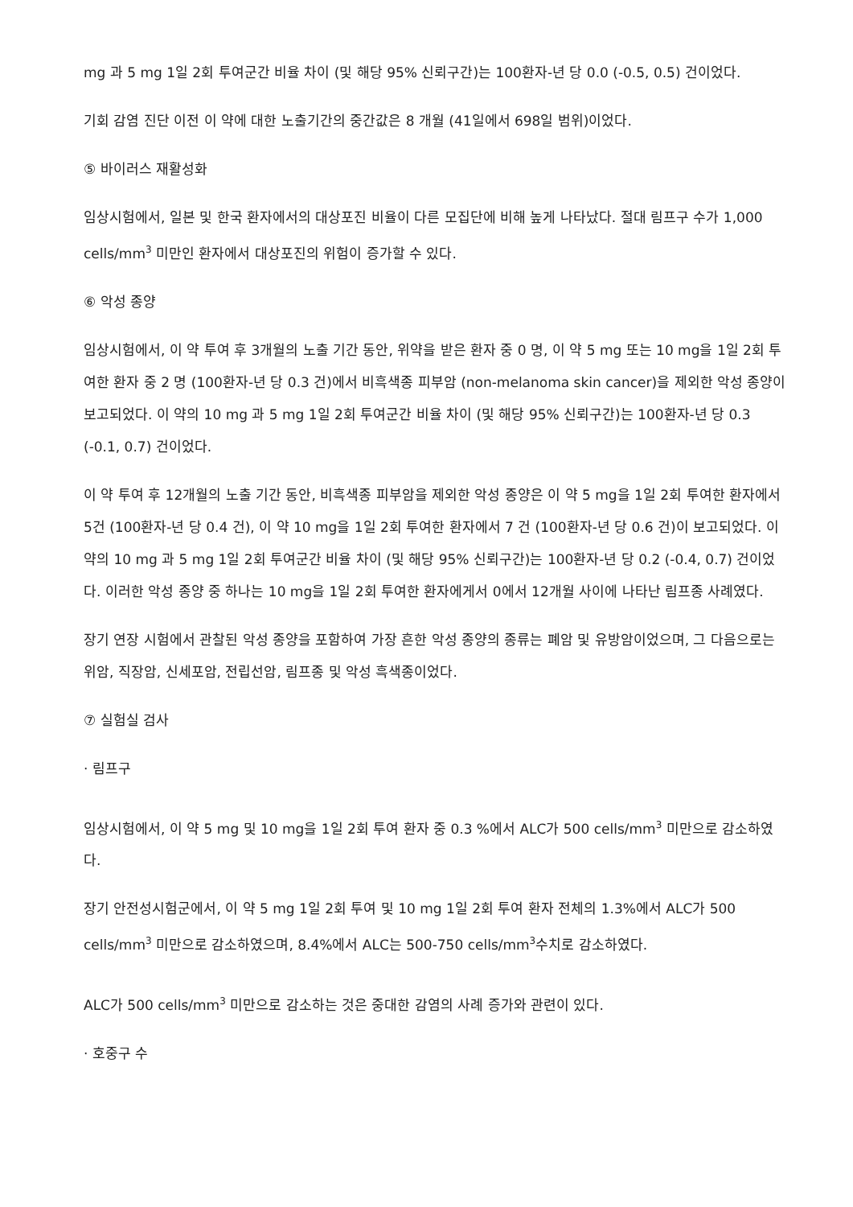mg 과 5 mg 1일 2회 투여군간 비율 차이 (및 해당 95% 신뢰구간)는 100환자-년 당 0.0 (-0.5, 0.5) 건이었다.
기회 감염 진단 이전 이 약에 대한 노출기간의 중간값은 8 개월 (41일에서 698일 범위)이었다.
⑤ 바이러스 재활성화
임상시험에서, 일본 및 한국 환자에서의 대상포진 비율이 다른 모집단에 비해 높게 나타났다. 절대 림프구 수가 1,000 cells/mm<sup>3</sup> 미만인 환자에서 대상포진의 위험이 증가할 수 있다.
⑥ 악성 종양
임상시험에서, 이 약 투여 후 3개월의 노출 기간 동안, 위약을 받은 환자 중 0 명, 이 약 5 mg 또는 10 mg을 1일 2회 투여한 환자 중 2 명 (100환자-년 당 0.3 건)에서 비흑색종 피부암 (non-melanoma skin cancer)을 제외한 악성 종양이 보고되었다. 이 약의 10 mg 과 5 mg 1일 2회 투여군간 비율 차이 (및 해당 95% 신뢰구간)는 100환자-년 당 0.3 (-0.1, 0.7) 건이었다.
이 약 투여 후 12개월의 노출 기간 동안, 비흑색종 피부암을 제외한 악성 종양은 이 약 5 mg을 1일 2회 투여한 환자에서 5건 (100환자-년 당 0.4 건), 이 약 10 mg을 1일 2회 투여한 환자에서 7 건 (100환자-년 당 0.6 건)이 보고되었다. 이 약의 10 mg 과 5 mg 1일 2회 투여군간 비율 차이 (및 해당 95% 신뢰구간)는 100환자-년 당 0.2 (-0.4, 0.7) 건이었다. 이러한 악성 종양 중 하나는 10 mg을 1일 2회 투여한 환자에게서 0에서 12개월 사이에 나타난 림프종 사례였다.
장기 연장 시험에서 관찰된 악성 종양을 포함하여 가장 흔한 악성 종양의 종류는 폐암 및 유방암이었으며, 그 다음으로는 위암, 직장암, 신세포암, 전립선암, 림프종 및 악성 흑색종이었다.
⑦ 실험실 검사
· 림프구
임상시험에서, 이 약 5 mg 및 10 mg을 1일 2회 투여 환자 중 0.3 %에서 ALC가 500 cells/mm<sup>3</sup> 미만으로 감소하였다.
장기 안전성시험군에서, 이 약 5 mg 1일 2회 투여 및 10 mg 1일 2회 투여 환자 전체의 1.3%에서 ALC가 500 cells/mm<sup>3</sup> 미만으로 감소하였으며, 8.4%에서 ALC는 500-750 cells/mm<sup>3</sup>수치로 감소하였다.
ALC가 500 cells/mm<sup>3</sup> 미만으로 감소하는 것은 중대한 감염의 사례 증가와 관련이 있다.
· 호중구 수